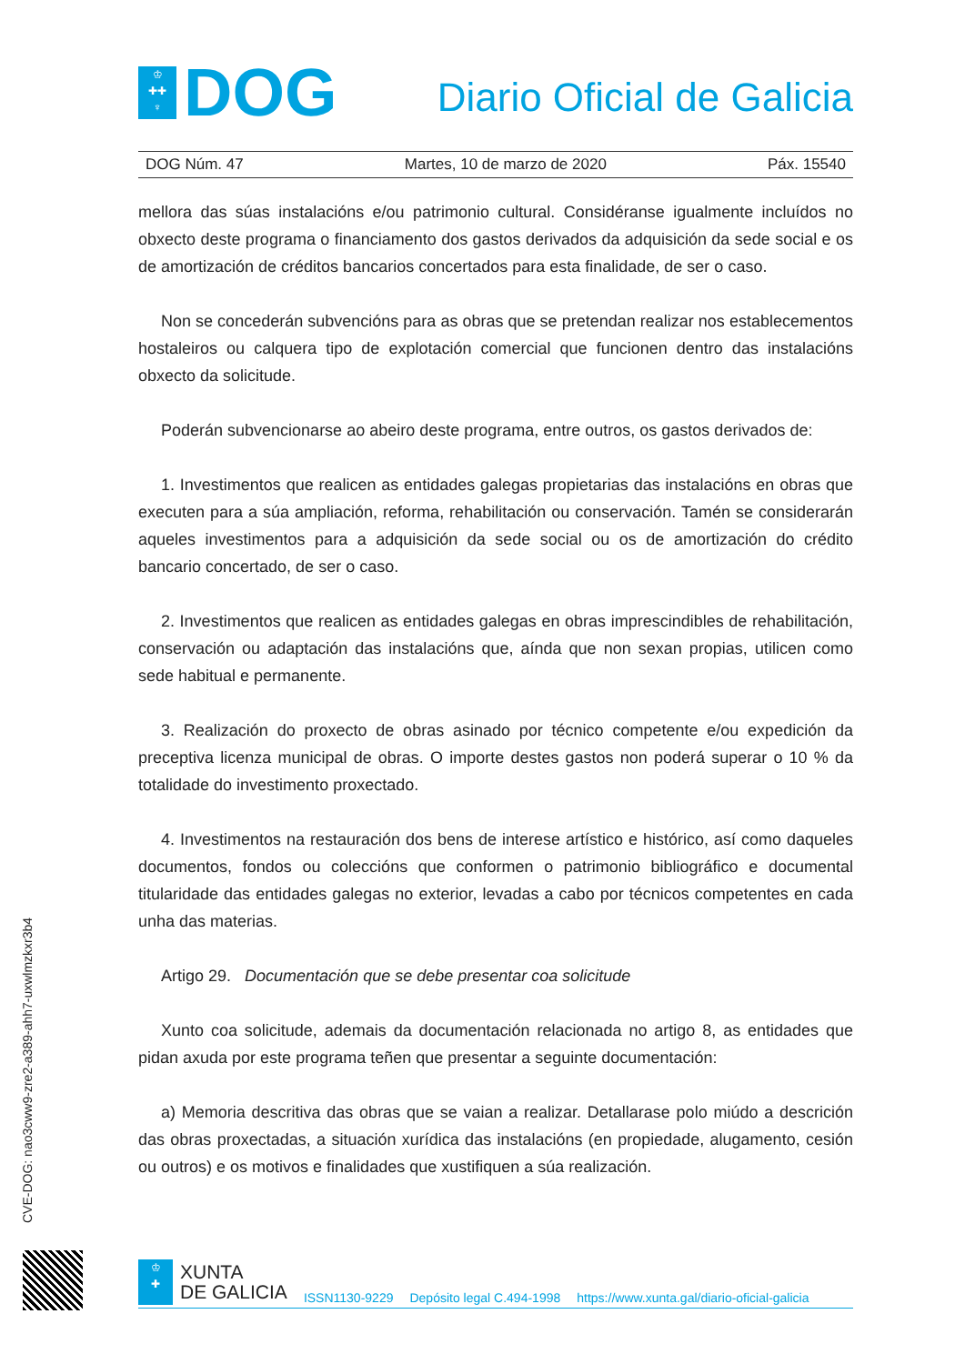♔
✚✚
♆
DOG
Diario Oficial de Galicia
DOG Núm. 47 Martes, 10 de marzo de 2020 Páx. 15540
mellora das súas instalacións e/ou patrimonio cultural. Considéranse igualmente incluídos no obxecto deste programa o financiamento dos gastos derivados da adquisición da sede social e os de amortización de créditos bancarios concertados para esta finalidade, de ser o caso.
Non se concederán subvencións para as obras que se pretendan realizar nos establecementos hostaleiros ou calquera tipo de explotación comercial que funcionen dentro das instalacións obxecto da solicitude.
Poderán subvencionarse ao abeiro deste programa, entre outros, os gastos derivados de:
1. Investimentos que realicen as entidades galegas propietarias das instalacións en obras que executen para a súa ampliación, reforma, rehabilitación ou conservación. Tamén se considerarán aqueles investimentos para a adquisición da sede social ou os de amortización do crédito bancario concertado, de ser o caso.
2. Investimentos que realicen as entidades galegas en obras imprescindibles de rehabilitación, conservación ou adaptación das instalacións que, aínda que non sexan propias, utilicen como sede habitual e permanente.
3. Realización do proxecto de obras asinado por técnico competente e/ou expedición da preceptiva licenza municipal de obras. O importe destes gastos non poderá superar o 10 % da totalidade do investimento proxectado.
4. Investimentos na restauración dos bens de interese artístico e histórico, así como daqueles documentos, fondos ou coleccións que conformen o patrimonio bibliográfico e documental titularidade das entidades galegas no exterior, levadas a cabo por técnicos competentes en cada unha das materias.
Artigo 29. Documentación que se debe presentar coa solicitude
Xunto coa solicitude, ademais da documentación relacionada no artigo 8, as entidades que pidan axuda por este programa teñen que presentar a seguinte documentación:
a) Memoria descritiva das obras que se vaian a realizar. Detallarase polo miúdo a descrición das obras proxectadas, a situación xurídica das instalacións (en propiedade, alugamento, cesión ou outros) e os motivos e finalidades que xustifiquen a súa realización.
CVE-DOG: nao3cww9-zre2-a389-ahh7-uxwlmzkxr3b4
♔
✚
XUNTA
DE GALICIA
ISSN1130-9229 Depósito legal C.494-1998 https://www.xunta.gal/diario-oficial-galicia